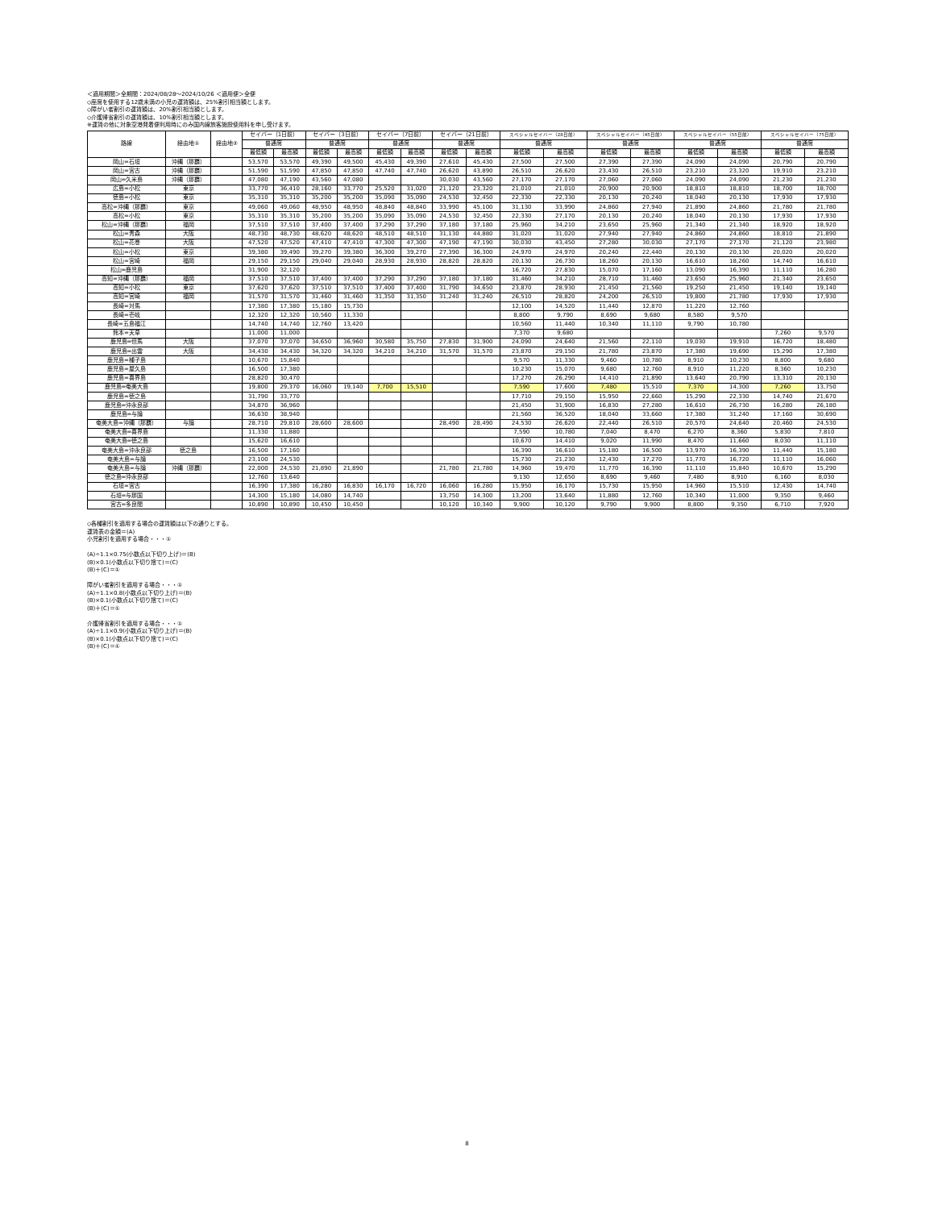＜適用期間＞全期間：2024/08/28～2024/10/26 ＜適用便＞全便
◇座席を使用する12歳未満の小児の運賃額は、25%割引相当額とします。
◇障がい者割引の運賃額は、20%割引相当額とします。
◇介護帰省割引の運賃額は、10%割引相当額とします。
※運賃の他に対象空港発着便利用時にのみ国内線旅客施設使用料を申し受けます。
| 路線 | 経由地① | 経由地② | セイバー（1日前） | | セイバー（3日前） | | セイバー（7日前） | | セイバー（21日前） | | スペシャルセイバー（28日前） | | スペシャルセイバー（45日前） | | スペシャルセイバー（55日前） | | スペシャルセイバー（75日前） | |
| --- | --- | --- | --- | --- | --- | --- | --- | --- | --- | --- | --- | --- | --- | --- | --- | --- | --- | --- |
| | | | 普通席 | | 普通席 | | 普通席 | | 普通席 | | 普通席 | | 普通席 | | 普通席 | | 普通席 | |
| | | | 最低額 | 最高額 | 最低額 | 最高額 | 最低額 | 最高額 | 最低額 | 最高額 | 最低額 | 最高額 | 最低額 | 最高額 | 最低額 | 最高額 | 最低額 | 最高額 |
| 岡山=石垣 | 沖縄（那覇） | | 53,570 | 53,570 | 49,390 | 49,500 | 45,430 | 49,390 | 27,610 | 45,430 | 27,500 | 27,500 | 27,390 | 27,390 | 24,090 | 24,090 | 20,790 | 20,790 |
| 岡山=宮古 | 沖縄（那覇） | | 51,590 | 51,590 | 47,850 | 47,850 | 47,740 | 47,740 | 26,620 | 43,890 | 26,510 | 26,620 | 23,430 | 26,510 | 23,210 | 23,320 | 19,910 | 23,210 |
| 岡山=久米島 | 沖縄（那覇） | | 47,080 | 47,190 | 43,560 | 47,080 | | | 30,030 | 43,560 | 27,170 | 27,170 | 27,060 | 27,060 | 24,090 | 24,090 | 21,230 | 21,230 |
| 広島=小松 | 東京 | | 33,770 | 36,410 | 28,160 | 33,770 | 25,520 | 31,020 | 21,120 | 23,320 | 21,010 | 21,010 | 20,900 | 20,900 | 18,810 | 18,810 | 18,700 | 18,700 |
| 徳島=小松 | 東京 | | 35,310 | 35,310 | 35,200 | 35,200 | 35,090 | 35,090 | 24,530 | 32,450 | 22,330 | 22,330 | 20,130 | 20,240 | 18,040 | 20,130 | 17,930 | 17,930 |
| 高松=沖縄（那覇） | 東京 | | 49,060 | 49,060 | 48,950 | 48,950 | 48,840 | 48,840 | 33,990 | 45,100 | 31,130 | 33,990 | 24,860 | 27,940 | 21,890 | 24,860 | 21,780 | 21,780 |
| 高松=小松 | 東京 | | 35,310 | 35,310 | 35,200 | 35,200 | 35,090 | 35,090 | 24,530 | 32,450 | 22,330 | 27,170 | 20,130 | 20,240 | 18,040 | 20,130 | 17,930 | 17,930 |
| 松山=沖縄（那覇） | 福岡 | | 37,510 | 37,510 | 37,400 | 37,400 | 37,290 | 37,290 | 37,180 | 37,180 | 25,960 | 34,210 | 23,650 | 25,960 | 21,340 | 21,340 | 18,920 | 18,920 |
| 松山=青森 | 大阪 | | 48,730 | 48,730 | 48,620 | 48,620 | 48,510 | 48,510 | 31,130 | 44,880 | 31,020 | 31,020 | 27,940 | 27,940 | 24,860 | 24,860 | 18,810 | 21,890 |
| 松山=花巻 | 大阪 | | 47,520 | 47,520 | 47,410 | 47,410 | 47,300 | 47,300 | 47,190 | 47,190 | 30,030 | 43,450 | 27,280 | 30,030 | 27,170 | 27,170 | 21,120 | 23,980 |
| 松山=小松 | 東京 | | 39,380 | 39,490 | 39,270 | 39,380 | 36,300 | 39,270 | 27,390 | 36,300 | 24,970 | 24,970 | 20,240 | 22,440 | 20,130 | 20,130 | 20,020 | 20,020 |
| 松山=宮崎 | 福岡 | | 29,150 | 29,150 | 29,040 | 29,040 | 28,930 | 28,930 | 28,820 | 28,820 | 20,130 | 26,730 | 18,260 | 20,130 | 16,610 | 18,260 | 14,740 | 16,610 |
| 松山=鹿児島 | | | 31,900 | 32,120 | | | | | | | 16,720 | 27,830 | 15,070 | 17,160 | 13,090 | 16,390 | 11,110 | 16,280 |
| 高知=沖縄（那覇） | 福岡 | | 37,510 | 37,510 | 37,400 | 37,400 | 37,290 | 37,290 | 37,180 | 37,180 | 31,460 | 34,210 | 28,710 | 31,460 | 23,650 | 25,960 | 21,340 | 23,650 |
| 高知=小松 | 東京 | | 37,620 | 37,620 | 37,510 | 37,510 | 37,400 | 37,400 | 31,790 | 34,650 | 23,870 | 28,930 | 21,450 | 21,560 | 19,250 | 21,450 | 19,140 | 19,140 |
| 高知=宮崎 | 福岡 | | 31,570 | 31,570 | 31,460 | 31,460 | 31,350 | 31,350 | 31,240 | 31,240 | 26,510 | 28,820 | 24,200 | 26,510 | 19,800 | 21,780 | 17,930 | 17,930 |
| 長崎=対馬 | | | 17,380 | 17,380 | 15,180 | 15,730 | | | | | 12,100 | 14,520 | 11,440 | 12,870 | 11,220 | 12,760 | | |
| 長崎=壱岐 | | | 12,320 | 12,320 | 10,560 | 11,330 | | | | | 8,800 | 9,790 | 8,690 | 9,680 | 8,580 | 9,570 | | |
| 長崎=五島福江 | | | 14,740 | 14,740 | 12,760 | 13,420 | | | | | 10,560 | 11,440 | 10,340 | 11,110 | 9,790 | 10,780 | | |
| 熊本=天草 | | | 11,000 | 11,000 | | | | | | | 7,370 | 9,680 | | | | | 7,260 | 9,570 |
| 鹿児島=但馬 | 大阪 | | 37,070 | 37,070 | 34,650 | 36,960 | 30,580 | 35,750 | 27,830 | 31,900 | 24,090 | 24,640 | 21,560 | 22,110 | 19,030 | 19,910 | 16,720 | 18,480 |
| 鹿児島=出雲 | 大阪 | | 34,430 | 34,430 | 34,320 | 34,320 | 34,210 | 34,210 | 31,570 | 31,570 | 23,870 | 29,150 | 21,780 | 23,870 | 17,380 | 19,690 | 15,290 | 17,380 |
| 鹿児島=種子島 | | | 10,670 | 15,840 | | | | | | | 9,570 | 11,330 | 9,460 | 10,780 | 8,910 | 10,230 | 8,800 | 9,680 |
| 鹿児島=屋久島 | | | 16,500 | 17,380 | | | | | | | 10,230 | 15,070 | 9,680 | 12,760 | 8,910 | 11,220 | 8,360 | 10,230 |
| 鹿児島=喜界島 | | | 28,820 | 30,470 | | | | | | | 17,270 | 26,290 | 14,410 | 21,890 | 13,640 | 20,790 | 13,310 | 20,130 |
| 鹿児島=奄美大島 | | | 19,800 | 29,370 | 16,060 | 19,140 | 7,700 | 15,510 | | | 7,590 | 17,600 | 7,480 | 15,510 | 7,370 | 14,300 | 7,260 | 13,750 |
| 鹿児島=徳之島 | | | 31,790 | 33,770 | | | | | | | 17,710 | 29,150 | 15,950 | 22,660 | 15,290 | 22,330 | 14,740 | 21,670 |
| 鹿児島=沖永良部 | | | 34,870 | 36,960 | | | | | | | 21,450 | 31,900 | 16,830 | 27,280 | 16,610 | 26,730 | 16,280 | 26,180 |
| 鹿児島=与論 | | | 36,630 | 38,940 | | | | | | | 21,560 | 36,520 | 18,040 | 33,660 | 17,380 | 31,240 | 17,160 | 30,690 |
| 奄美大島=沖縄（那覇） | 与論 | | 28,710 | 29,810 | 28,600 | 28,600 | | | 28,490 | 28,490 | 24,530 | 26,620 | 22,440 | 26,510 | 20,570 | 24,640 | 20,460 | 24,530 |
| 奄美大島=喜界島 | | | 11,330 | 11,880 | | | | | | | 7,590 | 10,780 | 7,040 | 8,470 | 6,270 | 8,360 | 5,830 | 7,810 |
| 奄美大島=徳之島 | | | 15,620 | 16,610 | | | | | | | 10,670 | 14,410 | 9,020 | 11,990 | 8,470 | 11,660 | 8,030 | 11,110 |
| 奄美大島=沖永良部 | 徳之島 | | 16,500 | 17,160 | | | | | | | 16,390 | 16,610 | 15,180 | 16,500 | 13,970 | 16,390 | 11,440 | 15,180 |
| 奄美大島=与論 | | | 23,100 | 24,530 | | | | | | | 15,730 | 21,230 | 12,430 | 17,270 | 11,770 | 16,720 | 11,110 | 16,060 |
| 奄美大島=与論 | 沖縄（那覇） | | 22,000 | 24,530 | 21,890 | 21,890 | | | 21,780 | 21,780 | 14,960 | 19,470 | 11,770 | 16,390 | 11,110 | 15,840 | 10,670 | 15,290 |
| 徳之島=沖永良部 | | | 12,760 | 13,640 | | | | | | | 9,130 | 12,650 | 8,690 | 9,460 | 7,480 | 8,910 | 6,160 | 8,030 |
| 石垣=宮古 | | | 16,390 | 17,380 | 16,280 | 16,830 | 16,170 | 16,720 | 16,060 | 16,280 | 15,950 | 16,170 | 15,730 | 15,950 | 14,960 | 15,510 | 12,430 | 14,740 |
| 石垣=与那国 | | | 14,300 | 15,180 | 14,080 | 14,740 | | | 13,750 | 14,300 | 13,200 | 13,640 | 11,880 | 12,760 | 10,340 | 11,000 | 9,350 | 9,460 |
| 宮古=多良間 | | | 10,890 | 10,890 | 10,450 | 10,450 | | | 10,120 | 10,340 | 9,900 | 10,120 | 9,790 | 9,900 | 8,800 | 9,350 | 6,710 | 7,920 |
◇各種割引を適用する場合の運賃額は以下の通りとする。
運賃表の金額＝(A)
小児割引を適用する場合・・・①
(A)÷1.1×0.75(小数点以下切り上げ)＝(B)
(B)×0.1(小数点以下切り捨て)＝(C)
(B)＋(C)＝①
障がい者割引を適用する場合・・・①
(A)÷1.1×0.8(小数点以下切り上げ)＝(B)
(B)×0.1(小数点以下切り捨て)＝(C)
(B)＋(C)＝①
介護帰省割引を適用する場合・・・①
(A)÷1.1×0.9(小数点以下切り上げ)＝(B)
(B)×0.1(小数点以下切り捨て)＝(C)
(B)＋(C)＝①
8